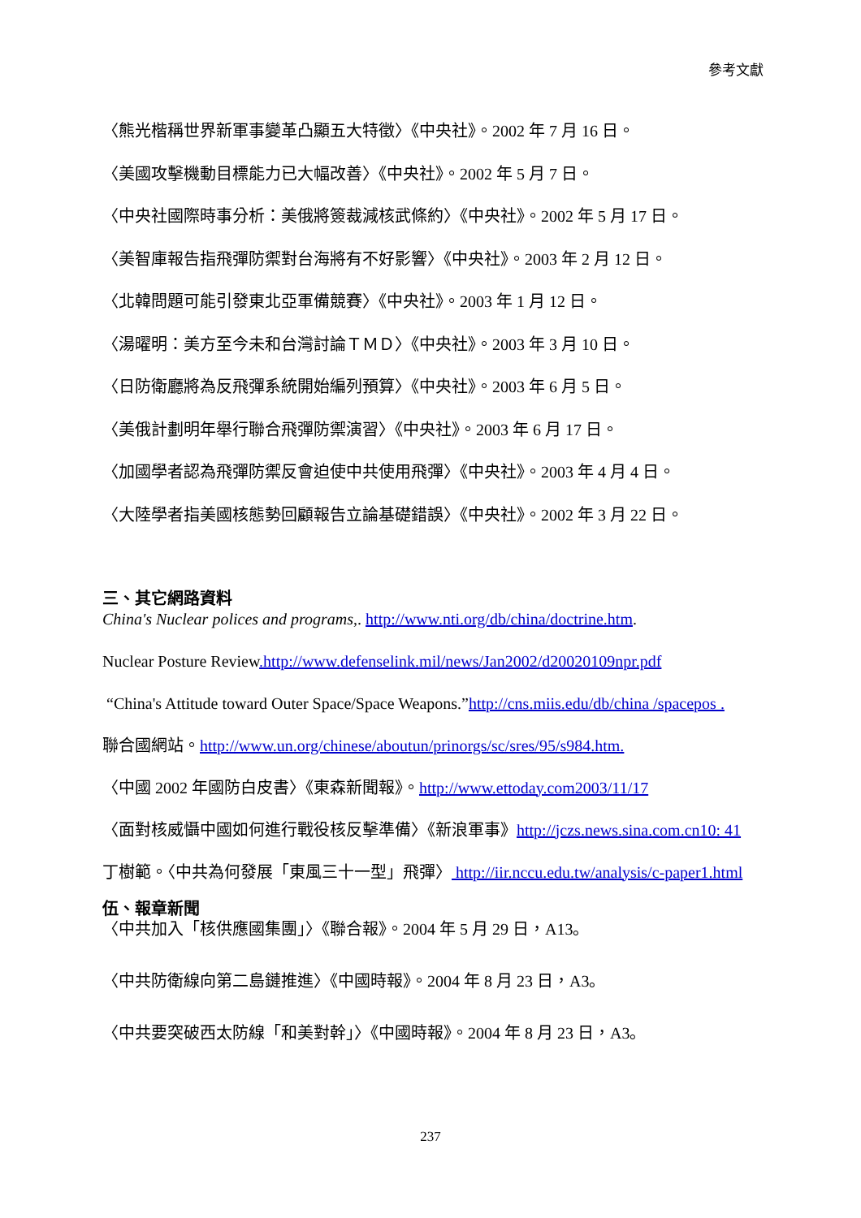參考文獻
〈熊光楷稱世界新軍事變革凸顯五大特徵〉《中央社》。2002 年 7 月 16 日。
〈美國攻擊機動目標能力已大幅改善〉《中央社》。2002 年 5 月 7 日。
〈中央社國際時事分析：美俄將簽裁減核武條約〉《中央社》。2002 年 5 月 17 日。
〈美智庫報告指飛彈防禦對台海將有不好影響〉《中央社》。2003 年 2 月 12 日。
〈北韓問題可能引發東北亞軍備競賽〉《中央社》。2003 年 1 月 12 日。
〈湯曜明：美方至今未和台灣討論ＴＭＤ〉《中央社》。2003 年 3 月 10 日。
〈日防衛廳將為反飛彈系統開始編列預算〉《中央社》。2003 年 6 月 5 日。
〈美俄計劃明年舉行聯合飛彈防禦演習〉《中央社》。2003 年 6 月 17 日。
〈加國學者認為飛彈防禦反會迫使中共使用飛彈〉《中央社》。2003 年 4 月 4 日。
〈大陸學者指美國核態勢回顧報告立論基礎錯誤〉《中央社》。2002 年 3 月 22 日。
三、其它網路資料
China's Nuclear polices and programs,. http://www.nti.org/db/china/doctrine.htm.
Nuclear Posture Review.http://www.defenselink.mil/news/Jan2002/d20020109npr.pdf
“China's Attitude toward Outer Space/Space Weapons.”http://cns.miis.edu/db/china /spacepos .
聯合國網站。http://www.un.org/chinese/aboutun/prinorgs/sc/sres/95/s984.htm.
〈中國 2002 年國防白皮書〉《東森新聞報》。http://www.ettoday.com2003/11/17
〈面對核威懾中國如何進行戰役核反擊準備〉《新浪軍事》http://jczs.news.sina.com.cn10: 41
丁樹範。〈中共為何發展「東風三十一型」飛彈〉 http://iir.nccu.edu.tw/analysis/c-paper1.html
伍、報章新聞
〈中共加入「核供應國集團」〉《聯合報》。2004 年 5 月 29 日，A13。
〈中共防衛線向第二島鏈推進〉《中國時報》。2004 年 8 月 23 日，A3。
〈中共要突破西太防線「和美對幹」〉《中國時報》。2004 年 8 月 23 日，A3。
237